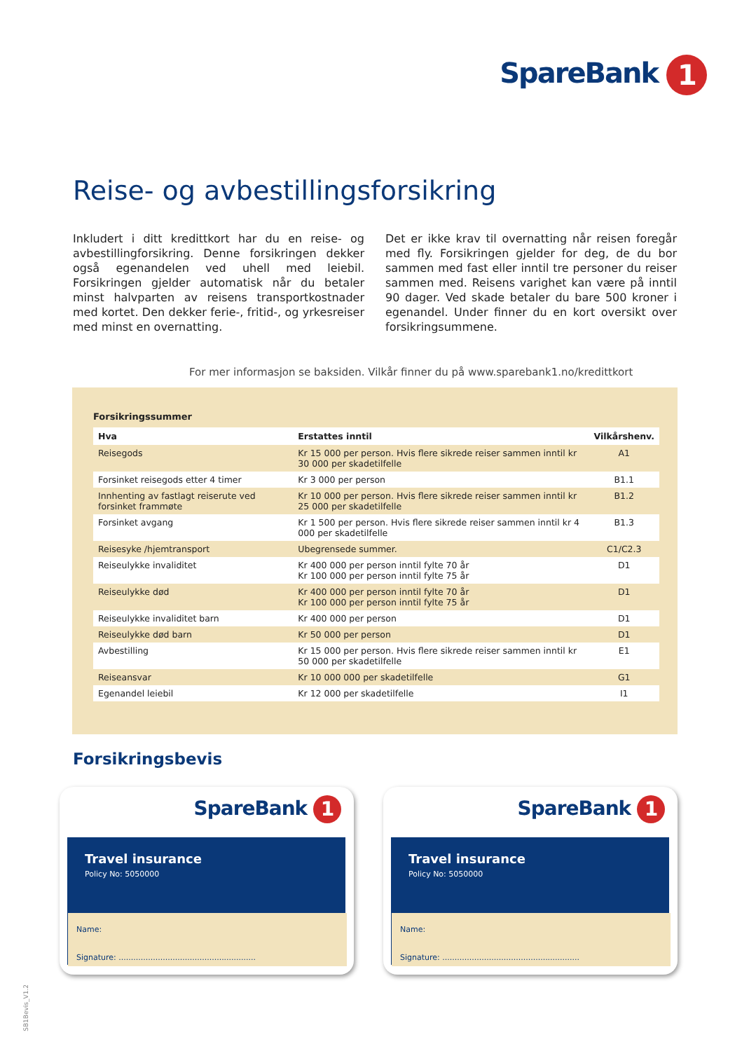SpareBank 1
Reise- og avbestillingsforsikring
Inkludert i ditt kredittkort har du en reise- og avbestillingforsikring. Denne forsikringen dekker også egenandelen ved uhell med leiebil. Forsikringen gjelder automatisk når du betaler minst halvparten av reisens transportkostnader med kortet. Den dekker ferie-, fritid-, og yrkesreiser med minst en overnatting.
Det er ikke krav til overnatting når reisen foregår med fly. Forsikringen gjelder for deg, de du bor sammen med fast eller inntil tre personer du reiser sammen med. Reisens varighet kan være på inntil 90 dager. Ved skade betaler du bare 500 kroner i egenandel. Under finner du en kort oversikt over forsikringsummene.
For mer informasjon se baksiden. Vilkår finner du på www.sparebank1.no/kredittkort
Forsikringssummer
| Hva | Erstattes inntil | Vilkårshenv. |
| --- | --- | --- |
| Reisegods | Kr 15 000 per person. Hvis flere sikrede reiser sammen inntil kr 30 000 per skadetilfelle | A1 |
| Forsinket reisegods etter 4 timer | Kr 3 000 per person | B1.1 |
| Innhenting av fastlagt reiserute ved forsinket frammøte | Kr 10 000 per person. Hvis flere sikrede reiser sammen inntil kr 25 000 per skadetilfelle | B1.2 |
| Forsinket avgang | Kr 1 500 per person. Hvis flere sikrede reiser sammen inntil kr 4 000 per skadetilfelle | B1.3 |
| Reisesyke /hjemtransport | Ubegrensede summer. | C1/C2.3 |
| Reiseulykke invaliditet | Kr 400 000 per person inntil fylte 70 år Kr 100 000 per person inntil fylte 75 år | D1 |
| Reiseulykke død | Kr 400 000 per person inntil fylte 70 år Kr 100 000 per person inntil fylte 75 år | D1 |
| Reiseulykke invaliditet barn | Kr 400 000 per person | D1 |
| Reiseulykke død barn | Kr 50 000 per person | D1 |
| Avbestilling | Kr 15 000 per person. Hvis flere sikrede reiser sammen inntil kr 50 000 per skadetilfelle | E1 |
| Reiseansvar | Kr 10 000 000 per skadetilfelle | G1 |
| Egenandel leiebil | Kr 12 000 per skadetilfelle | I1 |
Forsikringsbevis
SpareBank 1
Travel insurance
Policy No: 5050000
Name:
Signature: ........................................................
SpareBank 1
Travel insurance
Policy No: 5050000
Name:
Signature: ........................................................
SB1Bevis_V1.2